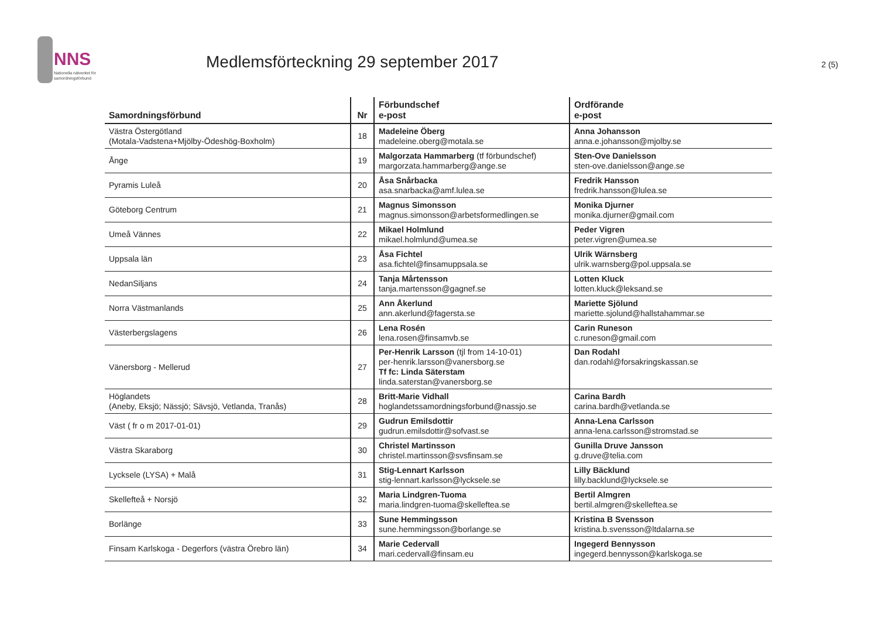NNS
Nationella nätverket för
samordningsförbund
Medlemsförteckning 29 september 2017
2 (5)
| Samordningsförbund | Nr | Förbundschef e-post | Ordförande e-post |
| --- | --- | --- | --- |
| Västra Östergötland (Motala-Vadstena+Mjölby-Ödeshög-Boxholm) | 18 | Madeleine Öberg madeleine.oberg@motala.se | Anna Johansson anna.e.johansson@mjolby.se |
| Ånge | 19 | Malgorzata Hammarberg (tf förbundschef) margorzata.hammarberg@ange.se | Sten-Ove Danielsson sten-ove.danielsson@ange.se |
| Pyramis Luleå | 20 | Åsa Snårbacka asa.snarbacka@amf.lulea.se | Fredrik Hansson fredrik.hansson@lulea.se |
| Göteborg Centrum | 21 | Magnus Simonsson magnus.simonsson@arbetsformedlingen.se | Monika Djurner monika.djurner@gmail.com |
| Umeå Vännes | 22 | Mikael Holmlund mikael.holmlund@umea.se | Peder Vigren peter.vigren@umea.se |
| Uppsala län | 23 | Åsa Fichtel asa.fichtel@finsamuppsala.se | Ulrik Wärnsberg ulrik.warnsberg@pol.uppsala.se |
| NedanSiljans | 24 | Tanja Mårtensson tanja.martensson@gagnef.se | Lotten Kluck lotten.kluck@leksand.se |
| Norra Västmanlands | 25 | Ann Åkerlund ann.akerlund@fagersta.se | Mariette Sjölund mariette.sjolund@hallstahammar.se |
| Västerbergslagens | 26 | Lena Rosén lena.rosen@finsamvb.se | Carin Runeson c.runeson@gmail.com |
| Vänersborg - Mellerud | 27 | Per-Henrik Larsson (tjl from 14-10-01) per-henrik.larsson@vanersborg.se Tf fc: Linda Säterstam linda.saterstan@vanersborg.se | Dan Rodahl dan.rodahl@forsakringskassan.se |
| Höglandets (Aneby, Eksjö; Nässjö; Sävsjö, Vetlanda, Tranås) | 28 | Britt-Marie Vidhall hoglandetssamordningsforbund@nassjo.se | Carina Bardh carina.bardh@vetlanda.se |
| Väst ( fr o m 2017-01-01) | 29 | Gudrun Emilsdottir gudrun.emilsdottir@sofvast.se | Anna-Lena Carlsson anna-lena.carlsson@stromstad.se |
| Västra Skaraborg | 30 | Christel Martinsson christel.martinsson@svsfinsam.se | Gunilla Druve Jansson g.druve@telia.com |
| Lycksele (LYSA) + Malå | 31 | Stig-Lennart Karlsson stig-lennart.karlsson@lycksele.se | Lilly Bäcklund lilly.backlund@lycksele.se |
| Skellefteå + Norsjö | 32 | Maria Lindgren-Tuoma maria.lindgren-tuoma@skelleftea.se | Bertil Almgren bertil.almgren@skelleftea.se |
| Borlänge | 33 | Sune Hemmingsson sune.hemmingsson@borlange.se | Kristina B Svensson kristina.b.svensson@ltdalarna.se |
| Finsam Karlskoga - Degerfors (västra Örebro län) | 34 | Marie Cedervall mari.cedervall@finsam.eu | Ingegerd Bennysson ingegerd.bennysson@karlskoga.se |